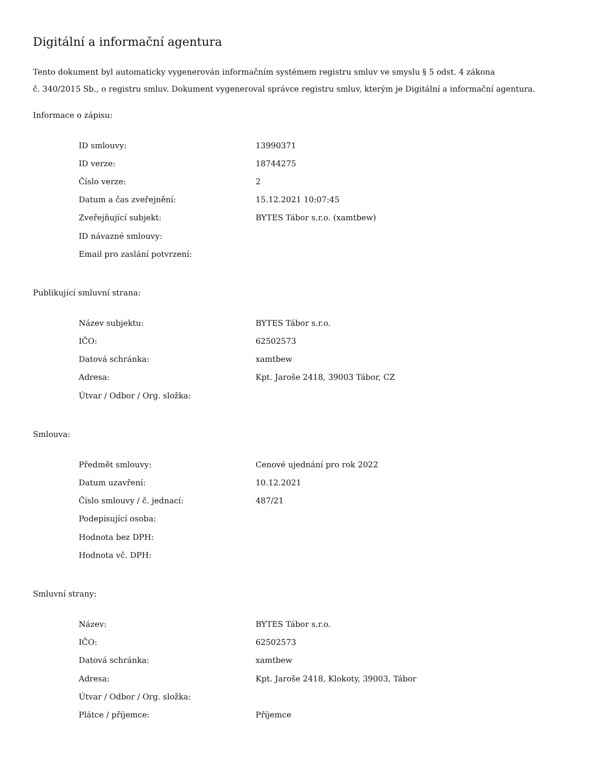Digitální a informační agentura
Tento dokument byl automaticky vygenerován informačním systémem registru smluv ve smyslu § 5 odst. 4 zákona
č. 340/2015 Sb., o registru smluv. Dokument vygeneroval správce registru smluv, kterým je Digitální a informační agentura.
Informace o zápisu:
| ID smlouvy: | 13990371 |
| ID verze: | 18744275 |
| Číslo verze: | 2 |
| Datum a čas zveřejnění: | 15.12.2021 10:07:45 |
| Zveřejňující subjekt: | BYTES Tábor s.r.o. (xamtbew) |
| ID návazné smlouvy: | |
| Email pro zaslání potvrzení: | |
Publikující smluvní strana:
| Název subjektu: | BYTES Tábor s.r.o. |
| IČO: | 62502573 |
| Datová schránka: | xamtbew |
| Adresa: | Kpt. Jaroše 2418, 39003 Tábor, CZ |
| Útvar / Odbor / Org. složka: | |
Smlouva:
| Předmět smlouvy: | Cenové ujednání pro rok 2022 |
| Datum uzavření: | 10.12.2021 |
| Číslo smlouvy / č. jednací: | 487/21 |
| Podepisující osoba: | |
| Hodnota bez DPH: | |
| Hodnota vč. DPH: | |
Smluvní strany:
| Název: | BYTES Tábor s.r.o. |
| IČO: | 62502573 |
| Datová schránka: | xamtbew |
| Adresa: | Kpt. Jaroše 2418, Klokoty, 39003, Tábor |
| Útvar / Odbor / Org. složka: | |
| Plátce / příjemce: | Příjemce |